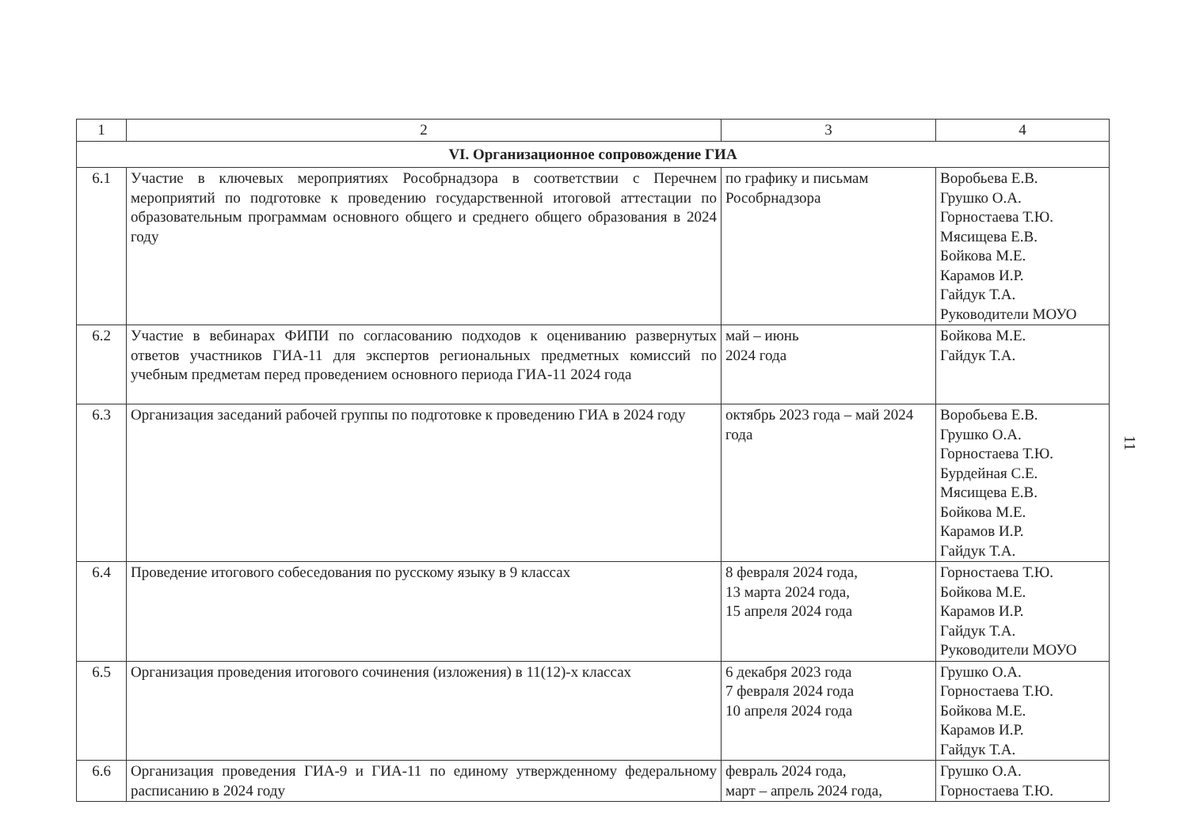| 1 | 2 | 3 | 4 |
| --- | --- | --- | --- |
| VI. Организационное сопровождение ГИА | | | |
| 6.1 | Участие в ключевых мероприятиях Рособрнадзора в соответствии с Перечнем мероприятий по подготовке к проведению государственной итоговой аттестации по образовательным программам основного общего и среднего общего образования в 2024 году | по графику и письмам Рособрнадзора | Воробьева Е.В. Грушко О.А. Горностаева Т.Ю. Мясищева Е.В. Бойкова М.Е. Карамов И.Р. Гайдук Т.А. Руководители МОУО |
| 6.2 | Участие в вебинарах ФИПИ по согласованию подходов к оцениванию развернутых ответов участников ГИА-11 для экспертов региональных предметных комиссий по учебным предметам перед проведением основного периода ГИА-11 2024 года | май – июнь 2024 года | Бойкова М.Е. Гайдук Т.А. |
| 6.3 | Организация заседаний рабочей группы по подготовке к проведению ГИА в 2024 году | октябрь 2023 года – май 2024 года | Воробьева Е.В. Грушко О.А. Горностаева Т.Ю. Бурдейная С.Е. Мясищева Е.В. Бойкова М.Е. Карамов И.Р. Гайдук Т.А. |
| 6.4 | Проведение итогового собеседования по русскому языку в 9 классах | 8 февраля 2024 года, 13 марта 2024 года, 15 апреля 2024 года | Горностаева Т.Ю. Бойкова М.Е. Карамов И.Р. Гайдук Т.А. Руководители МОУО |
| 6.5 | Организация проведения итогового сочинения (изложения) в 11(12)-х классах | 6 декабря 2023 года 7 февраля 2024 года 10 апреля 2024 года | Грушко О.А. Горностаева Т.Ю. Бойкова М.Е. Карамов И.Р. Гайдук Т.А. |
| 6.6 | Организация проведения ГИА-9 и ГИА-11 по единому утвержденному федеральному расписанию в 2024 году | февраль 2024 года, март – апрель 2024 года, | Грушко О.А. Горностаева Т.Ю. |
11